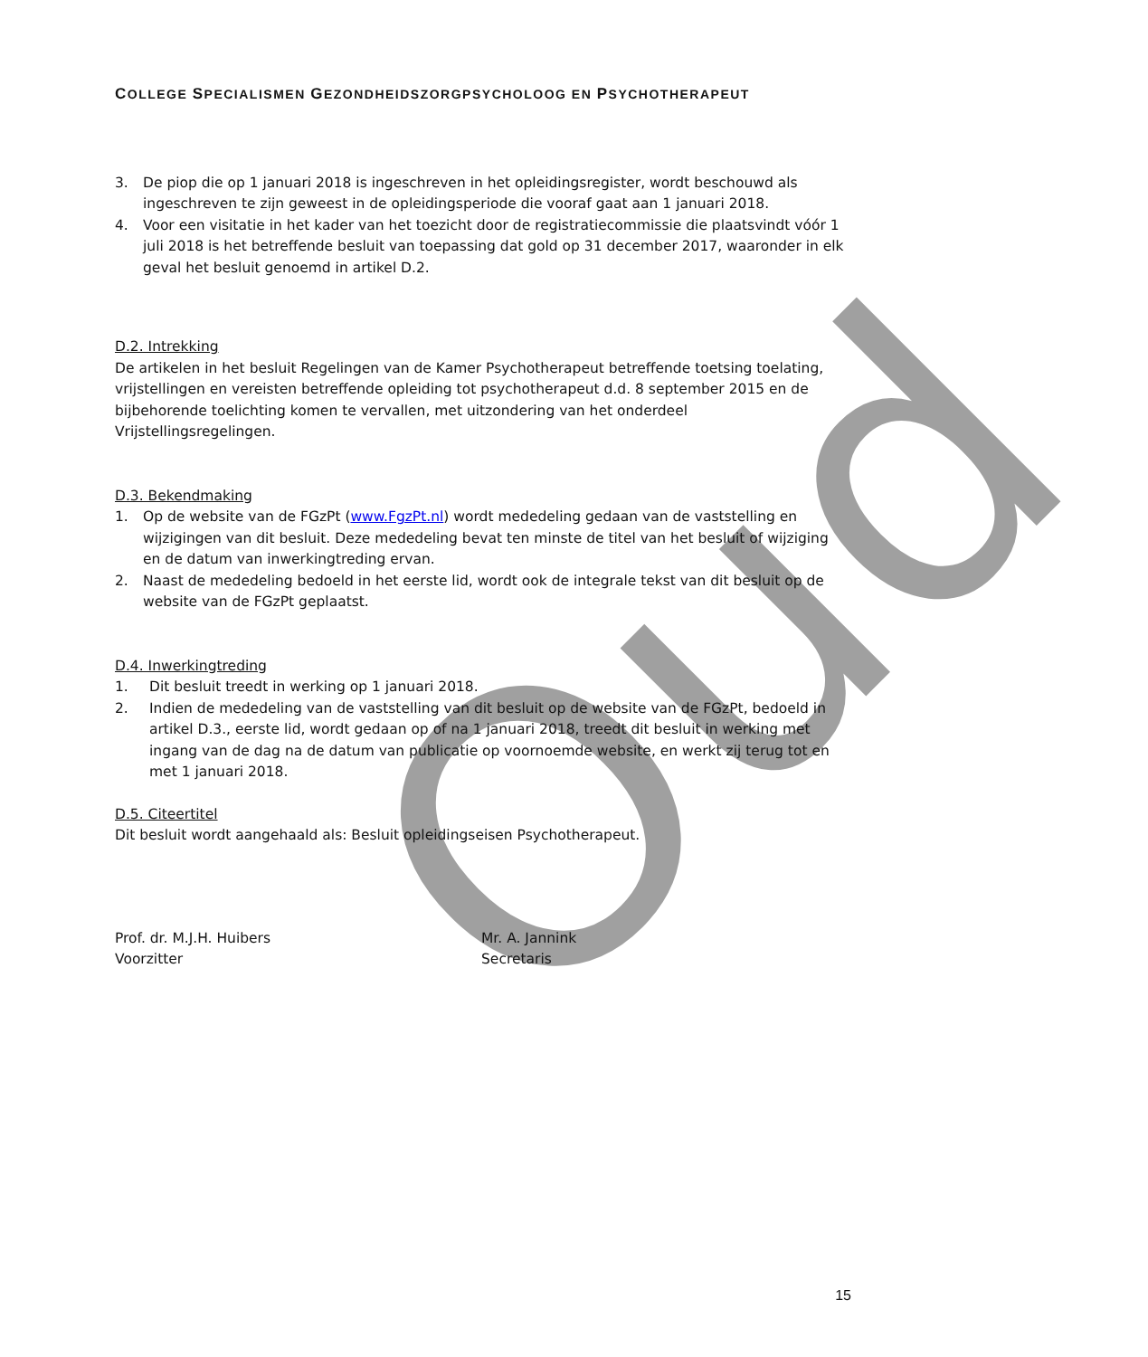Oud
COLLEGE SPECIALISMEN GEZONDHEIDSZORGPSYCHOLOOG EN PSYCHOTHERAPEUT
3. De piop die op 1 januari 2018 is ingeschreven in het opleidingsregister, wordt beschouwd als ingeschreven te zijn geweest in de opleidingsperiode die vooraf gaat aan 1 januari 2018.
4. Voor een visitatie in het kader van het toezicht door de registratiecommissie die plaatsvindt vóór 1 juli 2018 is het betreffende besluit van toepassing dat gold op 31 december 2017, waaronder in elk geval het besluit genoemd in artikel D.2.
D.2. Intrekking
De artikelen in het besluit Regelingen van de Kamer Psychotherapeut betreffende toetsing toelating, vrijstellingen en vereisten betreffende opleiding tot psychotherapeut d.d. 8 september 2015 en de bijbehorende toelichting komen te vervallen, met uitzondering van het onderdeel Vrijstellingsregelingen.
D.3. Bekendmaking
1. Op de website van de FGzPt (www.FgzPt.nl) wordt mededeling gedaan van de vaststelling en wijzigingen van dit besluit. Deze mededeling bevat ten minste de titel van het besluit of wijziging en de datum van inwerkingtreding ervan.
2. Naast de mededeling bedoeld in het eerste lid, wordt ook de integrale tekst van dit besluit op de website van de FGzPt geplaatst.
D.4. Inwerkingtreding
1. Dit besluit treedt in werking op 1 januari 2018.
2. Indien de mededeling van de vaststelling van dit besluit op de website van de FGzPt, bedoeld in artikel D.3., eerste lid, wordt gedaan op of na 1 januari 2018, treedt dit besluit in werking met ingang van de dag na de datum van publicatie op voornoemde website, en werkt zij terug tot en met 1 januari 2018.
D.5. Citeertitel
Dit besluit wordt aangehaald als: Besluit opleidingseisen Psychotherapeut.
Prof. dr. M.J.H. Huibers
Voorzitter
Mr. A. Jannink
Secretaris
15